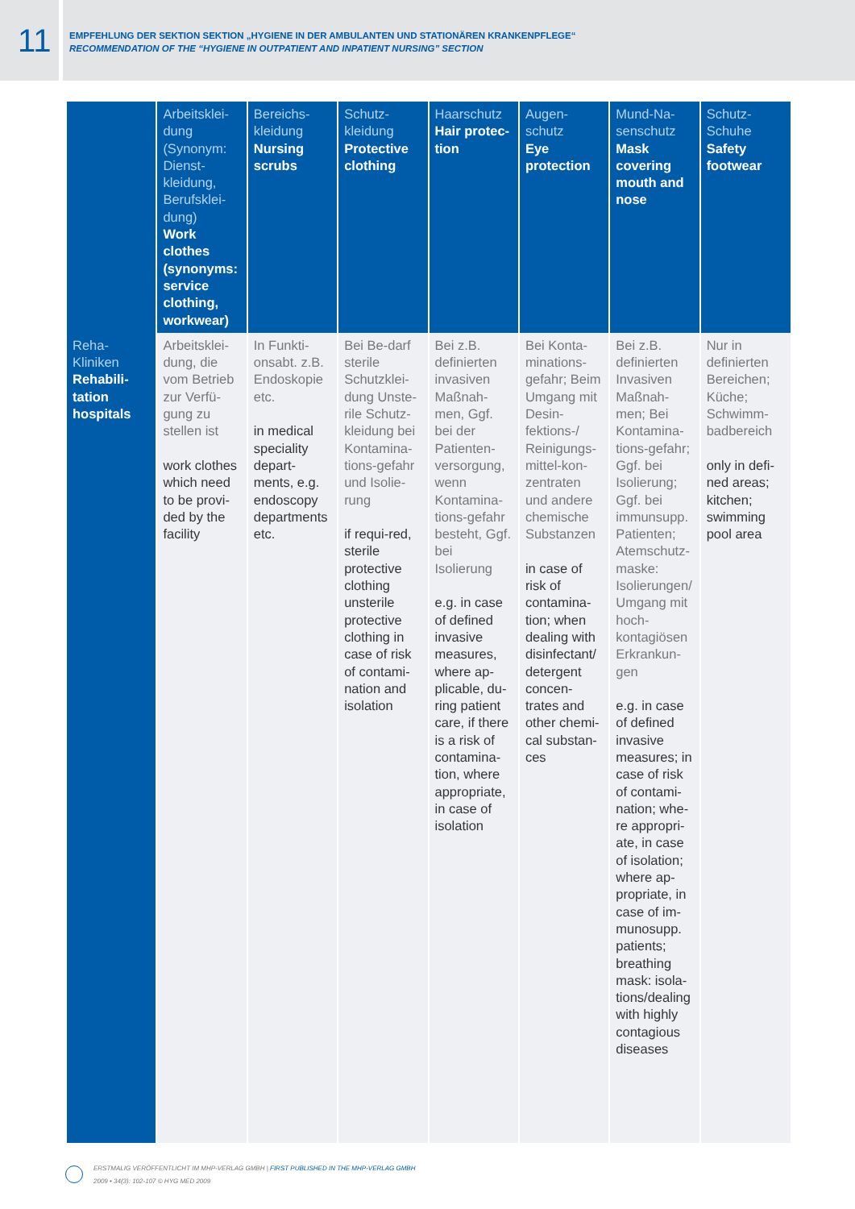11
EMPFEHLUNG DER SEKTION SEKTION „HYGIENE IN DER AMBULANTEN UND STATIONÄREN KRANKENPFLEGE“
RECOMMENDATION OF THE “HYGIENE IN OUTPATIENT AND INPATIENT NURSING” SECTION
| | Arbeitsklei-dung (Synonym: Dienst-kleidung, Berufsklei-dung) Work clothes (synonyms: service clothing, workwear) | Bereichs-kleidung Nursing scrubs | Schutz-kleidung Protective clothing | Haarschutz Hair protec-tion | Augen-schutz Eye protection | Mund-Na-senschutz Mask covering mouth and nose | Schutz-Schuhe Safety footwear |
| --- | --- | --- | --- | --- | --- | --- | --- |
| Reha-Kliniken Rehabili-tation hospitals | Arbeitsklei-dung, die vom Betrieb zur Verfü-gung zu stellen ist work clothes which need to be provi-ded by the facility | In Funkti-onsabt. z.B. Endoskopie etc. in medical speciality depart-ments, e.g. endoscopy departments etc. | Bei Be-darf sterile Schutzklei-dung Unste-rile Schutz-kleidung bei Kontamina-tions-gefahr und Isolie-rung if requi-red, sterile protective clothing unsterile protective clothing in case of risk of contami-nation and isolation | Bei z.B. definierten invasiven Maßnah-men, Ggf. bei der Patienten-versorgung, wenn Kontamina-tions-gefahr besteht, Ggf. bei Isolierung e.g. in case of defined invasive measures, where ap-plicable, du-ring patient care, if there is a risk of contamina-tion, where appropriate, in case of isolation | Bei Konta-minations-gefahr; Beim Umgang mit Desin-fektions-/ Reinigungs-mittel-kon-zentraten und andere chemische Substanzen in case of risk of contamina-tion; when dealing with disinfectant/ detergent concen-trates and other chemi-cal substan-ces | Bei z.B. definierten Invasiven Maßnah-men; Bei Kontamina-tions-gefahr; Ggf. bei Isolierung; Ggf. bei immunsupp. Patienten; Atemschutz-maske: Isolierungen/ Umgang mit hoch-kontagiösen Erkrankun-gen e.g. in case of defined invasive measures; in case of risk of contami-nation; whe-re appropri-ate, in case of isolation; where ap-propriate, in case of im-munosupp. patients; breathing mask: isola-tions/dealing with highly contagious diseases | Nur in definierten Bereichen; Küche; Schwimm-badbereich only in defi-ned areas; kitchen; swimming pool area |
ERSTMALIG VERÖFFENTLICHT IM MHP-VERLAG GMBH | FIRST PUBLISHED IN THE MHP-VERLAG GMBH
2009 • 34(3): 102-107 © HYG MED 2009